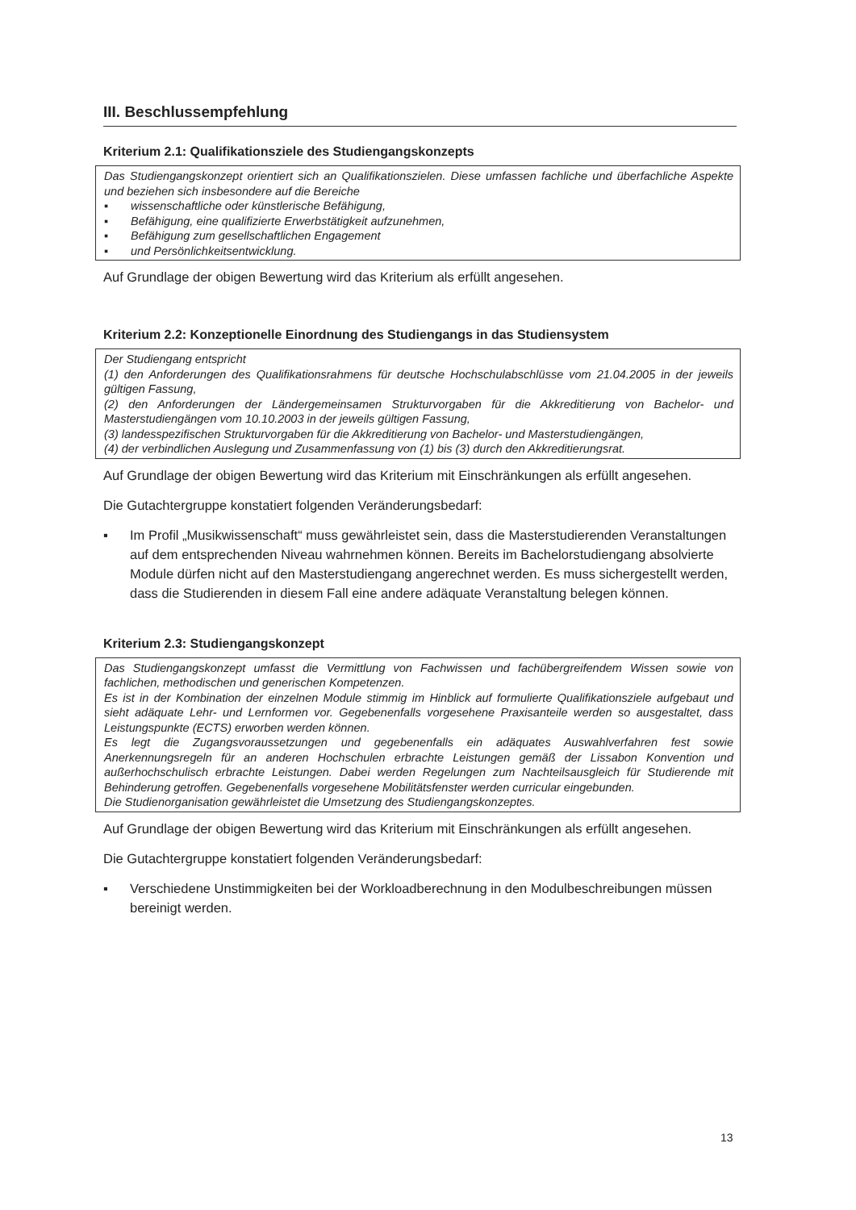III. Beschlussempfehlung
Kriterium 2.1: Qualifikationsziele des Studiengangskonzepts
Das Studiengangskonzept orientiert sich an Qualifikationszielen. Diese umfassen fachliche und überfachliche Aspekte und beziehen sich insbesondere auf die Bereiche
▪ wissenschaftliche oder künstlerische Befähigung,
▪ Befähigung, eine qualifizierte Erwerbstätigkeit aufzunehmen,
▪ Befähigung zum gesellschaftlichen Engagement
▪ und Persönlichkeitsentwicklung.
Auf Grundlage der obigen Bewertung wird das Kriterium als erfüllt angesehen.
Kriterium 2.2: Konzeptionelle Einordnung des Studiengangs in das Studiensystem
Der Studiengang entspricht
(1) den Anforderungen des Qualifikationsrahmens für deutsche Hochschulabschlüsse vom 21.04.2005 in der jeweils gültigen Fassung,
(2) den Anforderungen der Ländergemeinsamen Strukturvorgaben für die Akkreditierung von Bachelor- und Masterstudiengängen vom 10.10.2003 in der jeweils gültigen Fassung,
(3) landesspezifischen Strukturvorgaben für die Akkreditierung von Bachelor- und Masterstudiengängen,
(4) der verbindlichen Auslegung und Zusammenfassung von (1) bis (3) durch den Akkreditierungsrat.
Auf Grundlage der obigen Bewertung wird das Kriterium mit Einschränkungen als erfüllt angesehen.
Die Gutachtergruppe konstatiert folgenden Veränderungsbedarf:
▪ Im Profil „Musikwissenschaft“ muss gewährleistet sein, dass die Masterstudierenden Veranstaltungen auf dem entsprechenden Niveau wahrnehmen können. Bereits im Bachelorstudiengang absolvierte Module dürfen nicht auf den Masterstudiengang angerechnet werden. Es muss sichergestellt werden, dass die Studierenden in diesem Fall eine andere adäquate Veranstaltung belegen können.
Kriterium 2.3: Studiengangskonzept
Das Studiengangskonzept umfasst die Vermittlung von Fachwissen und fachübergreifendem Wissen sowie von fachlichen, methodischen und generischen Kompetenzen.
Es ist in der Kombination der einzelnen Module stimmig im Hinblick auf formulierte Qualifikationsziele aufgebaut und sieht adäquate Lehr- und Lernformen vor. Gegebenenfalls vorgesehene Praxisanteile werden so ausgestaltet, dass Leistungspunkte (ECTS) erworben werden können.
Es legt die Zugangsvoraussetzungen und gegebenenfalls ein adäquates Auswahlverfahren fest sowie Anerkennungsregeln für an anderen Hochschulen erbrachte Leistungen gemäß der Lissabon Konvention und außerhochschulisch erbrachte Leistungen. Dabei werden Regelungen zum Nachteilsausgleich für Studierende mit Behinderung getroffen. Gegebenenfalls vorgesehene Mobilitätsfenster werden curricular eingebunden.
Die Studienorganisation gewährleistet die Umsetzung des Studiengangskonzeptes.
Auf Grundlage der obigen Bewertung wird das Kriterium mit Einschränkungen als erfüllt angesehen.
Die Gutachtergruppe konstatiert folgenden Veränderungsbedarf:
▪ Verschiedene Unstimmigkeiten bei der Workloadberechnung in den Modulbeschreibungen müssen bereinigt werden.
13